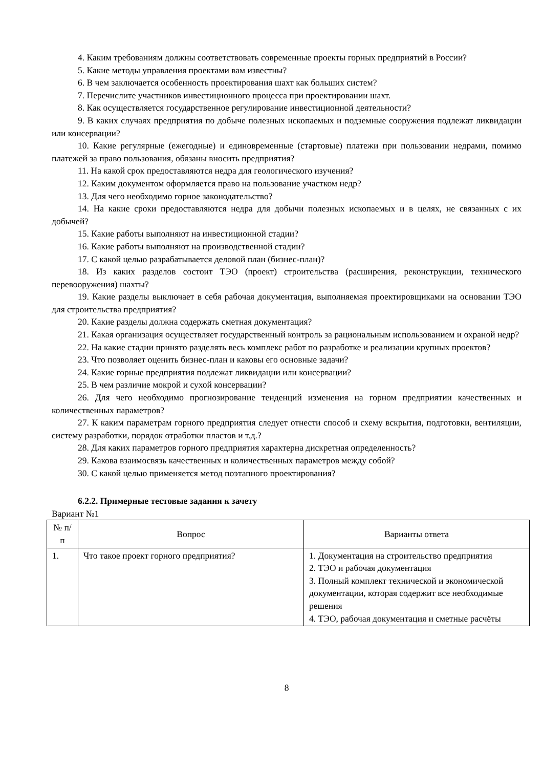4. Каким требованиям должны соответствовать современные проекты горных предприятий в России?
5. Какие методы управления проектами вам известны?
6. В чем заключается особенность проектирования шахт как больших систем?
7. Перечислите участников инвестиционного процесса при проектировании шахт.
8. Как осуществляется государственное регулирование инвестиционной деятельности?
9. В каких случаях предприятия по добыче полезных ископаемых и подземные сооружения подлежат ликвидации или консервации?
10. Какие регулярные (ежегодные) и единовременные (стартовые) платежи при пользовании недрами, помимо платежей за право пользования, обязаны вносить предприятия?
11. На какой срок предоставляются недра для геологического изучения?
12. Каким документом оформляется право на пользование участком недр?
13. Для чего необходимо горное законодательство?
14. На какие сроки предоставляются недра для добычи полезных ископаемых и в целях, не связанных с их добычей?
15. Какие работы выполняют на инвестиционной стадии?
16. Какие работы выполняют на производственной стадии?
17. С какой целью разрабатывается деловой план (бизнес-план)?
18. Из каких разделов состоит ТЭО (проект) строительства (расширения, реконструкции, технического перевооружения) шахты?
19. Какие разделы выключает в себя рабочая документация, выполняемая проектировщиками на основании ТЭО для строительства предприятия?
20. Какие разделы должна содержать сметная документация?
21. Какая организация осуществляет государственный контроль за рациональным использованием и охраной недр?
22. На какие стадии принято разделять весь комплекс работ по разработке и реализации крупных проектов?
23. Что позволяет оценить бизнес-план и каковы его основные задачи?
24. Какие горные предприятия подлежат ликвидации или консервации?
25. В чем различие мокрой и сухой консервации?
26. Для чего необходимо прогнозирование тенденций изменения на горном предприятии качественных и количественных параметров?
27. К каким параметрам горного предприятия следует отнести способ и схему вскрытия, подготовки, вентиляции, систему разработки, порядок отработки пластов и т.д.?
28. Для каких параметров горного предприятия характерна дискретная определенность?
29. Какова взаимосвязь качественных и количественных параметров между собой?
30. С какой целью применяется метод поэтапного проектирования?
6.2.2. Примерные тестовые задания к зачету
Вариант №1
| № п/п | Вопрос | Варианты ответа |
| 1. | Что такое проект горного предприятия? | 1. Документация на строительство предприятия 2. ТЭО и рабочая документация 3. Полный комплект технической и экономической документации, которая содержит все необходимые решения 4. ТЭО, рабочая документация и сметные расчёты |
8